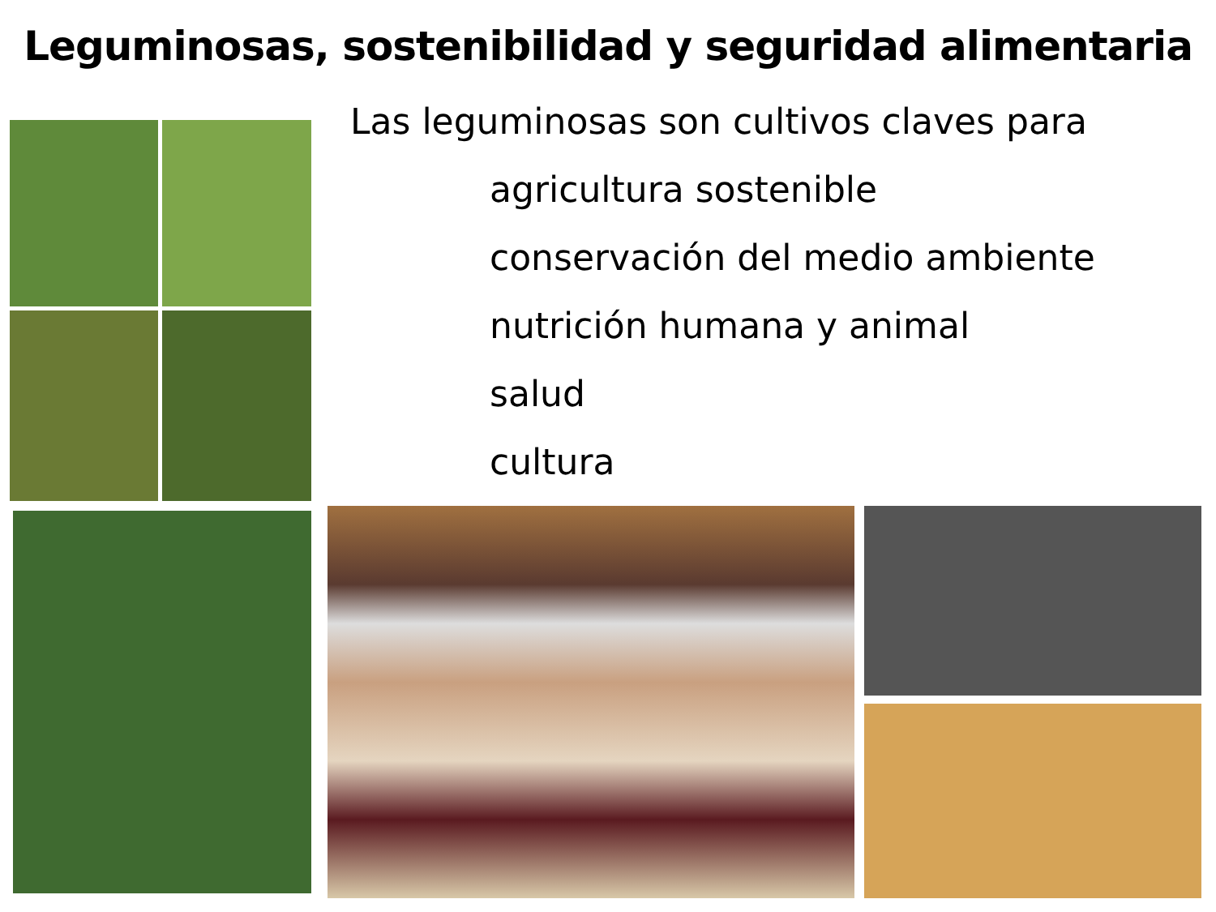Leguminosas, sostenibilidad y seguridad alimentaria
Las leguminosas son cultivos claves para
agricultura sostenible
conservación del medio ambiente
nutrición humana y animal
salud
cultura